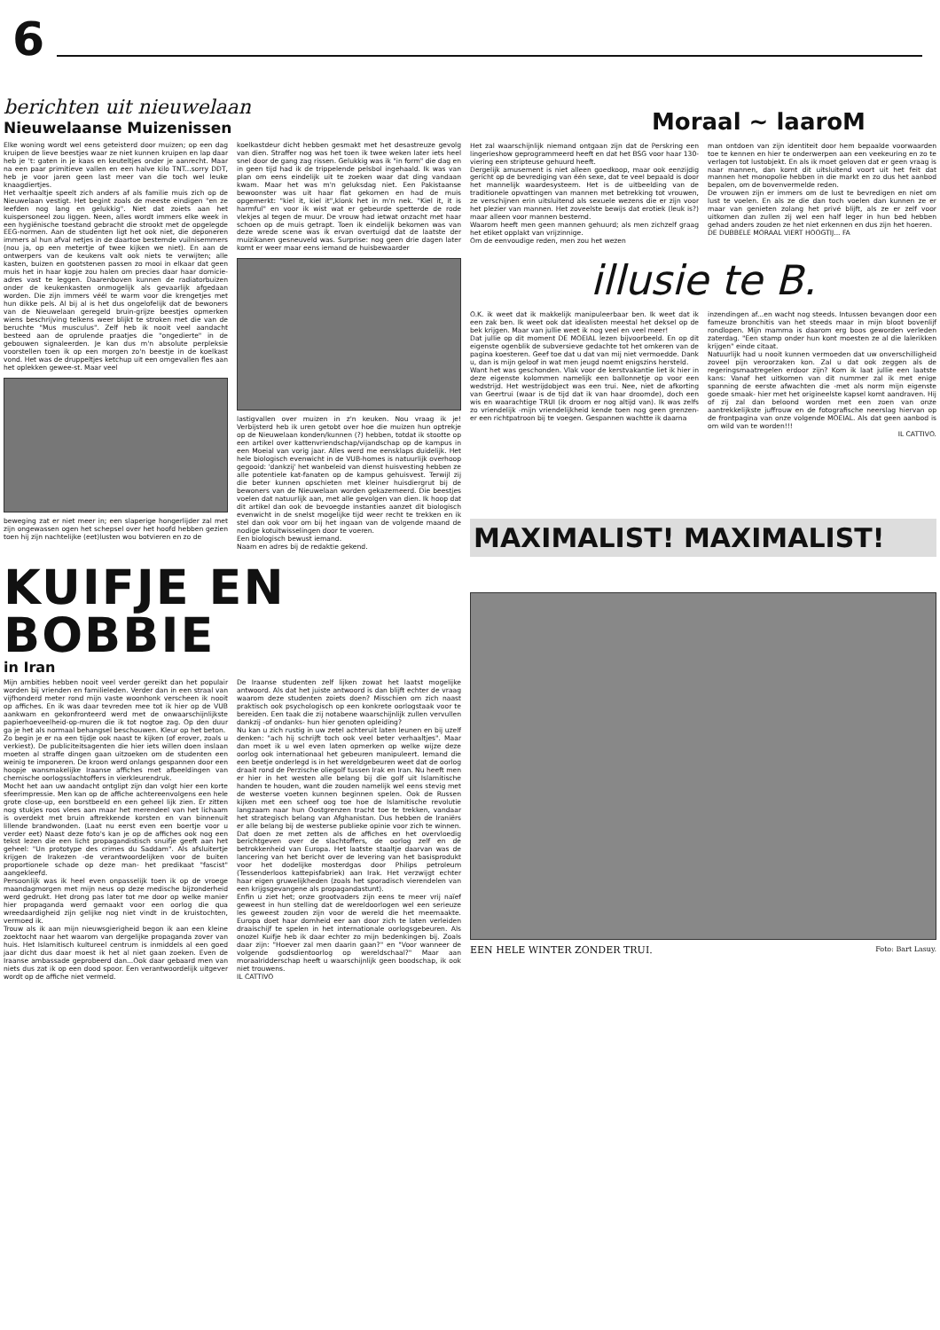6
berichten uit nieuwelaan
Nieuwelaanse Muizenissen
Elke woning wordt wel eens geteisterd door muizen; op een dag kruipen de lieve beestjes waar ze niet kunnen kruipen en lap daar heb je 't: gaten in je kaas en keuteltjes onder je aanrecht. Maar na een paar primitieve vallen en een halve kilo TNT...sorry DDT, heb je voor jaren geen last meer van die toch wel leuke knaagdiertjes.
Het verhaaltje speelt zich anders af als familie muis zich op de Nieuwelaan vestigt. Het begint zoals de meeste eindigen "en ze leefden nog lang en gelukkig". Niet dat zoiets aan het kuispersoneel zou liggen. Neen, alles wordt immers elke week in een hygiënische toestand gebracht die strookt met de opgelegde EEG-normen. Aan de studenten ligt het ook niet, die deponeren immers al hun afval netjes in de daartoe bestemde vuilnisemmers (nou ja, op een metertje of twee kijken we niet). En aan de ontwerpers van de keukens valt ook niets te verwijten; alle kasten, buizen en gootstenen passen zo mooi in elkaar dat geen muis het in haar kopje zou halen om precies daar haar domicie-adres vast te leggen. Daarenboven kunnen de radiatorbuizen onder de keukenkasten onmogelijk als gevaarlijk afgedaan worden. Die zijn immers véél te warm voor die krengetjes met hun dikke pels. Al bij al is het dus ongelofelijk dat de bewoners van de Nieuwelaan geregeld bruin-grijze beestjes opmerken wiens beschrijving telkens weer blijkt te stroken met die van de beruchte "Mus musculus". Zelf heb ik nooit veel aandacht besteed aan de oprulende praatjes die "ongedierte" in de gebouwen signaleerden. Je kan dus m'n absolute perpleksie voorstellen toen ik op een morgen zo'n beestje in de koelkast vond. Het was de druppeltjes ketchup uit een omgevallen fles aan het oplekken gewee-st. Maar veel
beweging zat er niet meer in; een slaperige hongerlijder zal met zijn ongewassen ogen het schepsel over het hoofd hebben gezien toen hij zijn nachtelijke (eet)lusten wou botvieren en zo de
koelkastdeur dicht hebben gesmakt met het desastreuze gevolg van dien. Straffer nog was het toen ik twee weken later iets heel snel door de gang zag rissen. Gelukkig was ik "in form" die dag en in geen tijd had ik de trippelende pelsbol ingehaald. Ik was van plan om eens eindelijk uit te zoeken waar dat ding vandaan kwam. Maar het was m'n geluksdag niet. Een Pakistaanse bewoonster was uit haar flat gekomen en had de muis opgemerkt: "kiel it, kiel it",klonk het in m'n nek. "Kiel it, it is harmful" en voor ik wist wat er gebeurde spetterde de rode vlekjes al tegen de muur. De vrouw had ietwat onzacht met haar schoen op de muis getrapt. Toen ik eindelijk bekomen was van deze wrede scene was ik ervan overtuigd dat de laatste der muizikanen gesneuveld was. Surprise: nog geen drie dagen later komt er weer maar eens iemand de huisbewaarder
lastigvallen over muizen in z'n keuken. Nou vraag ik je! Verbijsterd heb ik uren getobt over hoe die muizen hun optrekje op de Nieuwelaan konden/kunnen (?) hebben, totdat ik stootte op een artikel over kattenvriendschap/vijandschap op de kampus in een Moeial van vorig jaar. Alles werd me eensklaps duidelijk. Het hele biologisch evenwicht in de VUB-homes is natuurlijk overhoop gegooid: 'dankzij' het wanbeleid van dienst huisvesting hebben ze alle potentiele kat-fanaten op de kampus gehuisvest. Terwijl zij die beter kunnen opschieten met kleiner huisdiergrut bij de bewoners van de Nieuwelaan worden gekazerneerd. Die beestjes voelen dat natuurlijk aan, met alle gevolgen van dien. Ik hoop dat dit artikel dan ook de bevoegde instanties aanzet dit biologisch evenwicht in de snelst mogelijke tijd weer recht te trekken en ik stel dan ook voor om bij het ingaan van de volgende maand de nodige kotuitwisselingen door te voeren.
Een biologisch bewust iemand.
Naam en adres bij de redaktie gekend.
KUIFJE EN BOBBIE
in Iran
Mijn ambities hebben nooit veel verder gereikt dan het populair worden bij vrienden en familieleden. Verder dan in een straal van vijfhonderd meter rond mijn vaste woonhonk verscheen ik nooit op affiches. En ik was daar tevreden mee tot ik hier op de VUB aankwam en gekonfronteerd werd met de onwaarschijnlijkste papierhoeveelheid-op-muren die ik tot nogtoe zag. Op den duur ga je het als normaal behangsel beschouwen. Kleur op het beton.
Zo begin je er na een tijdje ook naast te kijken (of erover, zoals u verkiest). De publiciteitsagenten die hier iets willen doen inslaan moeten al straffe dingen gaan uitzoeken om de studenten een weinig te imponeren. De kroon werd onlangs gespannen door een hoopje wansmakelijke Iraanse affiches met afbeeldingen van chemische oorlogsslachtoffers in vierkleurendruk.
Mocht het aan uw aandacht ontglipt zijn dan volgt hier een korte sfeerimpressie. Men kan op de affiche achtereenvolgens een hele grote close-up, een borstbeeld en een geheel lijk zien. Er zitten nog stukjes roos vlees aan maar het merendeel van het lichaam is overdekt met bruin aftrekkende korsten en van binnenuit lillende brandwonden. (Laat nu eerst even een boertje voor u verder eet) Naast deze foto's kan je op de affiches ook nog een tekst lezen die een licht propagandistisch snuifje geeft aan het geheel: "Un prototype des crimes du Saddam". Als afsluitertje krijgen de Irakezen -de verantwoordelijken voor de buiten proportionele schade op deze man- het predikaat "fascist" aangekleefd.
Persoonlijk was ik heel even onpasselijk toen ik op de vroege maandagmorgen met mijn neus op deze medische bijzonderheid werd gedrukt. Het drong pas later tot me door op welke manier hier propaganda werd gemaakt voor een oorlog die qua wreedaardigheid zijn gelijke nog niet vindt in de kruistochten, vermoed ik.
Trouw als ik aan mijn nieuwsgierigheid begon ik aan een kleine zoektocht naar het waarom van dergelijke propaganda zover van huis. Het Islamitisch kultureel centrum is inmiddels al een goed jaar dicht dus daar moest ik het al niet gaan zoeken. Even de Iraanse ambassade geprobeerd dan...Ook daar gebaard men van niets dus zat ik op een dood spoor. Een verantwoordelijk uitgever wordt op de affiche niet vermeld.
De Iraanse studenten zelf lijken zowat het laatst mogelijke antwoord. Als dat het juiste antwoord is dan blijft echter de vraag waarom deze studenten zoiets doen? Misschien om zich naast praktisch ook psychologisch op een konkrete oorlogstaak voor te bereiden. Een taak die zij notabene waarschijnlijk zullen vervullen dankzij -of ondanks- hun hier genoten opleiding?
Nu kan u zich rustig in uw zetel achteruit laten leunen en bij uzelf denken: "ach hij schrijft toch ook veel beter verhaaltjes". Maar dan moet ik u wel even laten opmerken op welke wijze deze oorlog ook internationaal het gebeuren manipuleert. Iemand die een beetje onderlegd is in het wereldgebeuren weet dat de oorlog draait rond de Perzische oliegolf tussen Irak en Iran. Nu heeft men er hier in het westen alle belang bij die golf uit Islamitische handen te houden, want die zouden namelijk wel eens stevig met de westerse voeten kunnen beginnen spelen. Ook de Russen kijken met een scheef oog toe hoe de Islamitische revolutie langzaam naar hun Oostgrenzen tracht toe te trekken, vandaar het strategisch belang van Afghanistan. Dus hebben de Iraniërs er alle belang bij de westerse publieke opinie voor zich te winnen. Dat doen ze met zetten als de affiches en het overvloedig berichtgeven over de slachtoffers, de oorlog zelf en de betrokkenheid van Europa. Het laatste staaltje daarvan was de lancering van het bericht over de levering van het basisprodukt voor het dodelijke mosterdgas door Philips petroleum (Tessenderloos kattepisfabriek) aan Irak. Het verzwijgt echter haar eigen gruwelijkheden (zoals het sporadisch vierendelen van een krijgsgevangene als propagandastunt).
Enfin u ziet het; onze grootvaders zijn eens te meer vrij naïef geweest in hun stelling dat de wereldoorlogen wel een serieuze les geweest zouden zijn voor de wereld die het meemaakte. Europa doet haar domheid eer aan door zich te laten verleiden draaischijf te spelen in het internationale oorlogsgebeuren. Als onozel Kuifje heb ik daar echter zo mijn bedenkingen bij. Zoals daar zijn: "Hoever zal men daarin gaan?" en "Voor wanneer de volgende godsdientoorlog op wereldschaal?" Maar aan moraalridderschap heeft u waarschijnlijk geen boodschap, ik ook niet trouwens.
IL CATTIVO
Moraal ~ laaroM
Het zal waarschijnlijk niemand ontgaan zijn dat de Perskring een lingerieshow geprogrammeerd heeft en dat het BSG voor haar 130-viering een stripteuse gehuurd heeft.
Dergelijk amusement is niet alleen goedkoop, maar ook eenzijdig gericht op de bevrediging van één sexe, dat te veel bepaald is door het mannelijk waardesysteem. Het is de uitbeelding van de traditionele opvattingen van mannen met betrekking tot vrouwen, ze verschijnen erin uitsluitend als sexuele wezens die er zijn voor het plezier van mannen. Het zoveelste bewijs dat erotiek (leuk is?) maar alleen voor mannen bestemd.
Waarom heeft men geen mannen gehuurd; als men zichzelf graag het etiket opplakt van vrijzinnige.
Om de eenvoudige reden, men zou het wezen
man ontdoen van zijn identiteit door hem bepaalde voorwaarden toe te kennen en hier te onderwerpen aan een veekeuring en zo te verlagen tot lustobjekt. En als ik moet geloven dat er geen vraag is naar mannen, dan komt dit uitsluitend voort uit het feit dat mannen het monopolie hebben in die markt en zo dus het aanbod bepalen, om de bovenvermelde reden.
De vrouwen zijn er immers om de lust te bevredigen en niet om lust te voelen. En als ze die dan toch voelen dan kunnen ze er maar van genieten zolang het privé blijft, als ze er zelf voor uitkomen dan zullen zij wel een half leger in hun bed hebben gehad anders zouden ze het niet erkennen en dus zijn het hoeren.
DE DUBBELE MORAAL VIERT HOOGTIJ... FA
illusie te B.
O.K. ik weet dat ik makkelijk manipuleerbaar ben. Ik weet dat ik een zak ben. Ik weet ook dat idealisten meestal het deksel op de bek krijgen. Maar van jullie weet ik nog veel en veel meer!
Dat jullie op dit moment DE MOEIAL lezen bijvoorbeeld. En op dit eigenste ogenblik de subversieve gedachte tot het omkeren van de pagina koesteren. Geef toe dat u dat van mij niet vermoedde. Dank u, dan is mijn geloof in wat men jeugd noemt enigszins hersteld.
Want het was geschonden. Vlak voor de kerstvakantie liet ik hier in deze eigenste kolommen namelijk een ballonnetje op voor een wedstrijd. Het westrijdobject was een trui. Nee, niet de afkorting van Geertrui (waar is de tijd dat ik van haar droomde), doch een wis en waarachtige TRUI (ik droom er nog altijd van). Ik was zelfs zo vriendelijk -mijn vriendelijkheid kende toen nog geen grenzen- er een richtpatroon bij te voegen. Gespannen wachtte ik daarna
inzendingen af...en wacht nog steeds. Intussen bevangen door een fameuze bronchitis van het steeds maar in mijn bloot bovenlijf rondlopen. Mijn mamma is daarom erg boos geworden verleden zaterdag. "Een stamp onder hun kont moesten ze al die lalerikken krijgen" einde citaat.
Natuurlijk had u nooit kunnen vermoeden dat uw onverschilligheid zoveel pijn veroorzaken kon. Zal u dat ook zeggen als de regeringsmaatregelen erdoor zijn? Kom ik laat jullie een laatste kans: Vanaf het uitkomen van dit nummer zal ik met enige spanning de eerste afwachten die -met als norm mijn eigenste goede smaak- hier met het origineelste kapsel komt aandraven. Hij of zij zal dan beloond worden met een zoen van onze aantrekkelijkste juffrouw en de fotografische neerslag hiervan op de frontpagina van onze volgende MOEIAL. Als dat geen aanbod is om wild van te worden!!!
IL CATTIVO.
MAXIMALIST! MAXIMALIST!
EEN HELE WINTER ZONDER TRUI. Foto: Bart Lasuy.